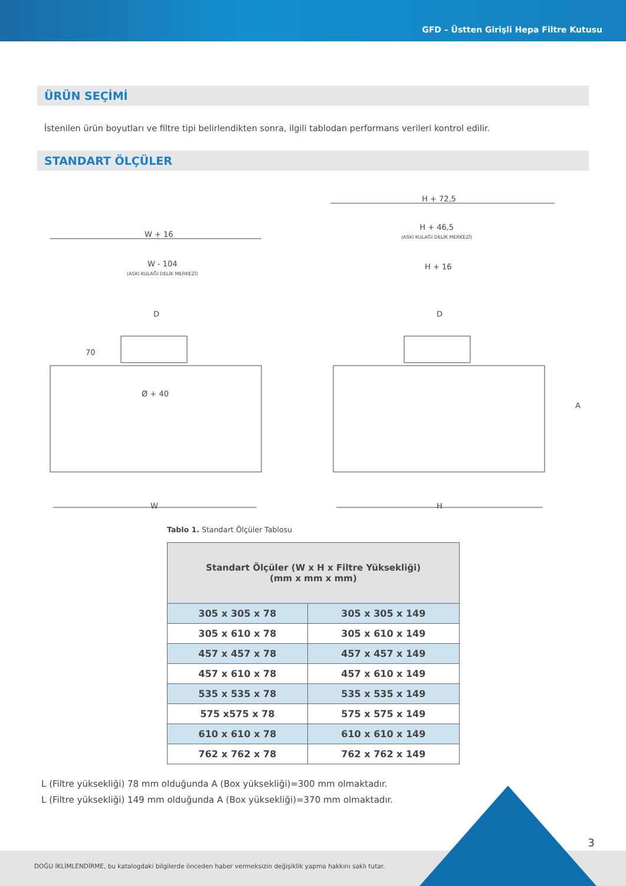GFD – Üstten Girişli Hepa Filtre Kutusu
ÜRÜN SEÇİMİ
İstenilen ürün boyutları ve filtre tipi belirlendikten sonra, ilgili tablodan performans verileri kontrol edilir.
STANDART ÖLÇÜLER
W + 16
W - 104
(ASKI KULAĞI DELİK MERKEZİ)
D
70
Ø + 40
W
H + 72,5
H + 46,5
(ASKI KULAĞI DELİK MERKEZİ)
H + 16
D
A
H
Tablo 1. Standart Ölçüler Tablosu
| Standart Ölçüler (W x H x Filtre Yüksekliği) (mm x mm x mm) | |
| --- | --- |
| 305 x 305 x 78 | 305 x 305 x 149 |
| 305 x 610 x 78 | 305 x 610 x 149 |
| 457 x 457 x 78 | 457 x 457 x 149 |
| 457 x 610 x 78 | 457 x 610 x 149 |
| 535 x 535 x 78 | 535 x 535 x 149 |
| 575 x575 x 78 | 575 x 575 x 149 |
| 610 x 610 x 78 | 610 x 610 x 149 |
| 762 x 762 x 78 | 762 x 762 x 149 |
L (Filtre yüksekliği) 78 mm olduğunda A (Box yüksekliği)=300 mm olmaktadır.
L (Filtre yüksekliği) 149 mm olduğunda A (Box yüksekliği)=370 mm olmaktadır.
DOĞU İKLİMLENDİRME, bu katalogdaki bilgilerde önceden haber vermeksizin değişiklik yapma hakkını saklı tutar.
3